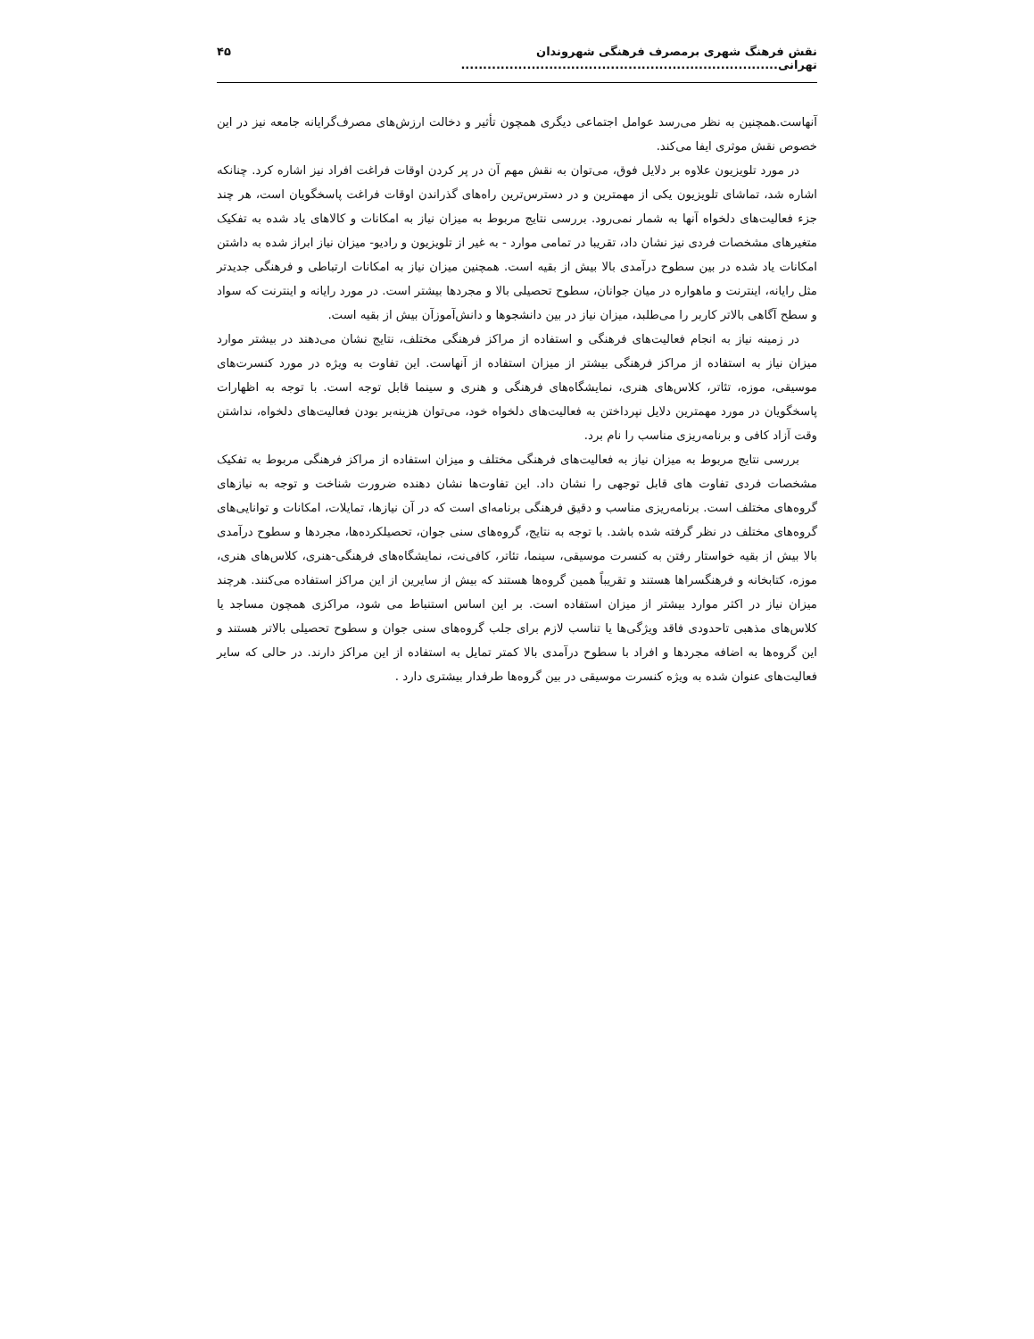نقش فرهنگ شهری برمصرف فرهنگی شهروندان تهرانی........................................................................ ۴۵
آنهاست.همچنین به نظر می‌رسد عوامل اجتماعی دیگری همچون تأثیر و دخالت ارزش‌های مصرف‌گرایانه جامعه نیز در این خصوص نقش موثری ایفا می‌کند.
در مورد تلویزیون علاوه بر دلایل فوق، می‌توان به نقش مهم آن در پر کردن اوقات فراغت افراد نیز اشاره کرد. چنانکه اشاره شد، تماشای تلویزیون یکی از مهمترین و در دسترس‌ترین راه‌های گذراندن اوقات فراغت پاسخگویان است، هر چند جزء فعالیت‌های دلخواه آنها به شمار نمی‌رود. بررسی نتایج مربوط به میزان نیاز به امکانات و کالاهای یاد شده به تفکیک متغیرهای مشخصات فردی نیز نشان داد، تقریبا در تمامی موارد - به غیر از تلویزیون و رادیو- میزان نیاز ابراز شده به داشتن امکانات یاد شده در بین سطوح درآمدی بالا بیش از بقیه است. همچنین میزان نیاز به امکانات ارتباطی و فرهنگی جدیدتر مثل رایانه، اینترنت و ماهواره در میان جوانان، سطوح تحصیلی بالا و مجردها بیشتر است. در مورد رایانه و اینترنت که سواد و سطح آگاهی بالاتر کاربر را می‌طلبد، میزان نیاز در بین دانشجوها و دانش‌آموزآن بیش از بقیه است.
در زمینه نیاز به انجام فعالیت‌های فرهنگی و استفاده از مراکز فرهنگی مختلف، نتایج نشان می‌دهند در بیشتر موارد میزان نیاز به استفاده از مراکز فرهنگی بیشتر از میزان استفاده از آنهاست. این تفاوت به ویژه در مورد کنسرت‌های موسیقی، موزه، تئاتر، کلاس‌های هنری، نمایشگاه‌های فرهنگی و هنری و سینما قابل توجه است. با توجه به اظهارات پاسخگویان در مورد مهمترین دلایل نپرداختن به فعالیت‌های دلخواه خود، می‌توان هزینه‌بر بودن فعالیت‌های دلخواه، نداشتن وقت آزاد کافی و برنامه‌ریزی مناسب را نام برد.
بررسی نتایج مربوط به میزان نیاز به فعالیت‌های فرهنگی مختلف و میزان استفاده از مراکز فرهنگی مربوط به تفکیک مشخصات فردی تفاوت های قابل توجهی را نشان داد. این تفاوت‌ها نشان دهنده ضرورت شناخت و توجه به نیازهای گروه‌های مختلف است. برنامه‌ریزی مناسب و دقیق فرهنگی برنامه‌ای است که در آن نیازها، تمایلات، امکانات و توانایی‌های گروه‌های مختلف در نظر گرفته شده باشد. با توجه به نتایج، گروه‌های سنی جوان، تحصیلکرده‌ها، مجردها و سطوح درآمدی بالا بیش از بقیه خواستار رفتن به کنسرت موسیقی، سینما، تئاتر، کافی‌نت، نمایشگاه‌های فرهنگی-هنری، کلاس‌های هنری، موزه، کتابخانه و فرهنگسراها هستند و تقریباً همین گروه‌ها هستند که بیش از سایرین از این مراکز استفاده می‌کنند. هرچند میزان نیاز در اکثر موارد بیشتر از میزان استفاده است. بر این اساس استنباط می شود، مراکزی همچون مساجد یا کلاس‌های مذهبی تاحدودی فاقد ویژگی‌ها یا تناسب لازم برای جلب گروه‌های سنی جوان و سطوح تحصیلی بالاتر هستند و این گروه‌ها به اضافه مجردها و افراد با سطوح درآمدی بالا کمتر تمایل به استفاده از این مراکز دارند. در حالی که سایر فعالیت‌های عنوان شده به ویژه کنسرت موسیقی در بین گروه‌ها طرفدار بیشتری دارد .